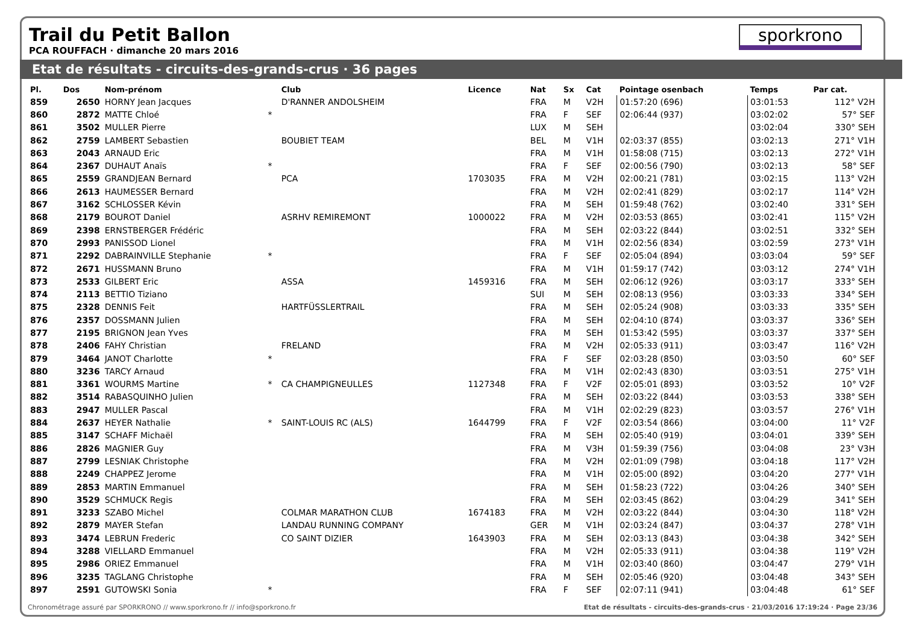Trail du Petit Ballon
PCA ROUFFACH · dimanche 20 mars 2016
sporkrono
Etat de résultats - circuits-des-grands-crus · 36 pages
| Pl. | Dos | Nom-prénom | | Club | Licence | Nat | Sx | Cat | Pointage osenbach | Temps | Par cat. |
| --- | --- | --- | --- | --- | --- | --- | --- | --- | --- | --- | --- |
| 859 | 2650 | HORNY Jean Jacques | | D'RANNER ANDOLSHEIM | | FRA | M | V2H | 01:57:20 (696) | 03:01:53 | 112° V2H |
| 860 | 2872 | MATTE Chloé | * | | | FRA | F | SEF | 02:06:44 (937) | 03:02:02 | 57° SEF |
| 861 | 3502 | MULLER Pierre | | | | LUX | M | SEH | | 03:02:04 | 330° SEH |
| 862 | 2759 | LAMBERT Sebastien | | BOUBIET TEAM | | BEL | M | V1H | 02:03:37 (855) | 03:02:13 | 271° V1H |
| 863 | 2043 | ARNAUD Eric | | | | FRA | M | V1H | 01:58:08 (715) | 03:02:13 | 272° V1H |
| 864 | 2367 | DUHAUT Anaïs | * | | | FRA | F | SEF | 02:00:56 (790) | 03:02:13 | 58° SEF |
| 865 | 2559 | GRANDJEAN Bernard | | PCA | 1703035 | FRA | M | V2H | 02:00:21 (781) | 03:02:15 | 113° V2H |
| 866 | 2613 | HAUMESSER Bernard | | | | FRA | M | V2H | 02:02:41 (829) | 03:02:17 | 114° V2H |
| 867 | 3162 | SCHLOSSER Kévin | | | | FRA | M | SEH | 01:59:48 (762) | 03:02:40 | 331° SEH |
| 868 | 2179 | BOUROT Daniel | | ASRHV REMIREMONT | 1000022 | FRA | M | V2H | 02:03:53 (865) | 03:02:41 | 115° V2H |
| 869 | 2398 | ERNSTBERGER Frédéric | | | | FRA | M | SEH | 02:03:22 (844) | 03:02:51 | 332° SEH |
| 870 | 2993 | PANISSOD Lionel | | | | FRA | M | V1H | 02:02:56 (834) | 03:02:59 | 273° V1H |
| 871 | 2292 | DABRAINVILLE Stephanie | * | | | FRA | F | SEF | 02:05:04 (894) | 03:03:04 | 59° SEF |
| 872 | 2671 | HUSSMANN Bruno | | | | FRA | M | V1H | 01:59:17 (742) | 03:03:12 | 274° V1H |
| 873 | 2533 | GILBERT Eric | | ASSA | 1459316 | FRA | M | SEH | 02:06:12 (926) | 03:03:17 | 333° SEH |
| 874 | 2113 | BETTIO Tiziano | | | | SUI | M | SEH | 02:08:13 (956) | 03:03:33 | 334° SEH |
| 875 | 2328 | DENNIS Feit | | HARTFÜSSLERTRAIL | | FRA | M | SEH | 02:05:24 (908) | 03:03:33 | 335° SEH |
| 876 | 2357 | DOSSMANN Julien | | | | FRA | M | SEH | 02:04:10 (874) | 03:03:37 | 336° SEH |
| 877 | 2195 | BRIGNON Jean Yves | | | | FRA | M | SEH | 01:53:42 (595) | 03:03:37 | 337° SEH |
| 878 | 2406 | FAHY Christian | | FRELAND | | FRA | M | V2H | 02:05:33 (911) | 03:03:47 | 116° V2H |
| 879 | 3464 | JANOT Charlotte | * | | | FRA | F | SEF | 02:03:28 (850) | 03:03:50 | 60° SEF |
| 880 | 3236 | TARCY Arnaud | | | | FRA | M | V1H | 02:02:43 (830) | 03:03:51 | 275° V1H |
| 881 | 3361 | WOURMS Martine | * | CA CHAMPIGNEULLES | 1127348 | FRA | F | V2F | 02:05:01 (893) | 03:03:52 | 10° V2F |
| 882 | 3514 | RABASQUINHO Julien | | | | FRA | M | SEH | 02:03:22 (844) | 03:03:53 | 338° SEH |
| 883 | 2947 | MULLER Pascal | | | | FRA | M | V1H | 02:02:29 (823) | 03:03:57 | 276° V1H |
| 884 | 2637 | HEYER Nathalie | * | SAINT-LOUIS RC (ALS) | 1644799 | FRA | F | V2F | 02:03:54 (866) | 03:04:00 | 11° V2F |
| 885 | 3147 | SCHAFF Michaël | | | | FRA | M | SEH | 02:05:40 (919) | 03:04:01 | 339° SEH |
| 886 | 2826 | MAGNIER Guy | | | | FRA | M | V3H | 01:59:39 (756) | 03:04:08 | 23° V3H |
| 887 | 2799 | LESNIAK Christophe | | | | FRA | M | V2H | 02:01:09 (798) | 03:04:18 | 117° V2H |
| 888 | 2249 | CHAPPEZ Jerome | | | | FRA | M | V1H | 02:05:00 (892) | 03:04:20 | 277° V1H |
| 889 | 2853 | MARTIN Emmanuel | | | | FRA | M | SEH | 01:58:23 (722) | 03:04:26 | 340° SEH |
| 890 | 3529 | SCHMUCK Regis | | | | FRA | M | SEH | 02:03:45 (862) | 03:04:29 | 341° SEH |
| 891 | 3233 | SZABO Michel | | COLMAR MARATHON CLUB | 1674183 | FRA | M | V2H | 02:03:22 (844) | 03:04:30 | 118° V2H |
| 892 | 2879 | MAYER Stefan | | LANDAU RUNNING COMPANY | | GER | M | V1H | 02:03:24 (847) | 03:04:37 | 278° V1H |
| 893 | 3474 | LEBRUN Frederic | | CO SAINT DIZIER | 1643903 | FRA | M | SEH | 02:03:13 (843) | 03:04:38 | 342° SEH |
| 894 | 3288 | VIELLARD Emmanuel | | | | FRA | M | V2H | 02:05:33 (911) | 03:04:38 | 119° V2H |
| 895 | 2986 | ORIEZ Emmanuel | | | | FRA | M | V1H | 02:03:40 (860) | 03:04:47 | 279° V1H |
| 896 | 3235 | TAGLANG Christophe | | | | FRA | M | SEH | 02:05:46 (920) | 03:04:48 | 343° SEH |
| 897 | 2591 | GUTOWSKI Sonia | * | | | FRA | F | SEF | 02:07:11 (941) | 03:04:48 | 61° SEF |
Chronométrage assuré par SPORKRONO // www.sporkrono.fr // info@sporkrono.fr Etat de résultats - circuits-des-grands-crus · 21/03/2016 17:19:24 · Page 23/36